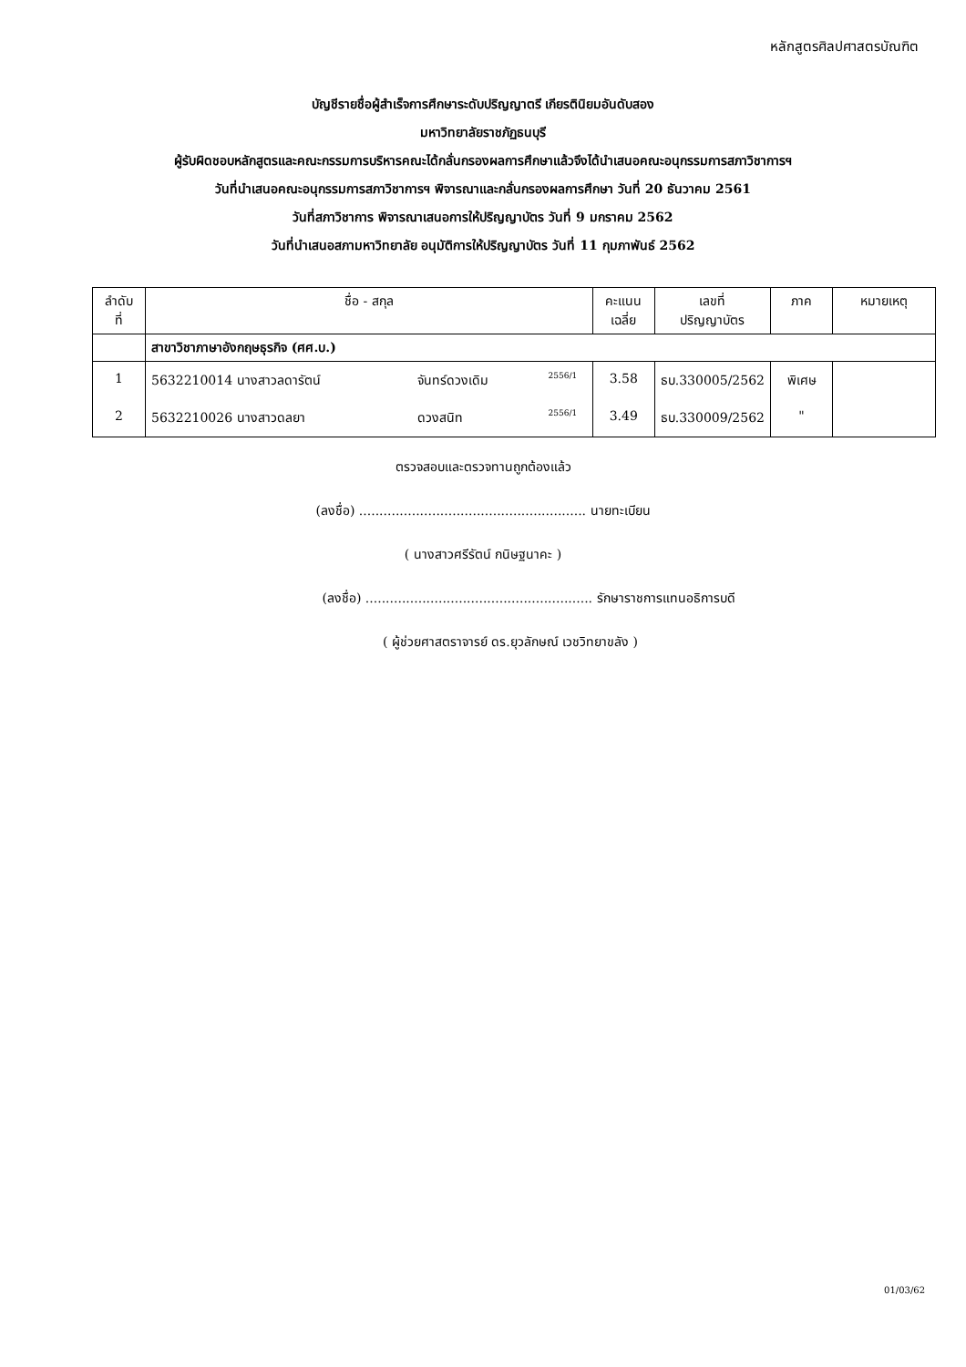หลักสูตรศิลปศาสตรบัณฑิต
บัญชีรายชื่อผู้สำเร็จการศึกษาระดับปริญญาตรี เกียรตินิยมอันดับสอง
มหาวิทยาลัยราชภัฏธนบุรี
ผู้รับผิดชอบหลักสูตรและคณะกรรมการบริหารคณะได้กลั่นกรองผลการศึกษาแล้วจึงได้นำเสนอคณะอนุกรรมการสภาวิชาการฯ
วันที่นำเสนอคณะอนุกรรมการสภาวิชาการฯ พิจารณาและกลั่นกรองผลการศึกษา วันที่ 20 ธันวาคม 2561
วันที่สภาวิชาการ พิจารณาเสนอการให้ปริญญาบัตร วันที่ 9 มกราคม 2562
วันที่นำเสนอสภามหาวิทยาลัย อนุมัติการให้ปริญญาบัตร วันที่ 11 กุมภาพันธ์ 2562
| ลำดับ ที่ | ชื่อ - สกุล | | | คะแนน เฉลี่ย | เลขที่ ปริญญาบัตร | ภาค | หมายเหตุ |
| --- | --- | --- | --- | --- | --- | --- | --- |
| | สาขาวิชาภาษาอังกฤษธุรกิจ (ศศ.บ.) | | | | | | |
| 1 | 5632210014 นางสาวลดารัตน์ | จันทร์ดวงเดิม | 2556/1 | 3.58 | ธบ.330005/2562 | พิเศษ | |
| 2 | 5632210026 นางสาวดลยา | ดวงสนิท | 2556/1 | 3.49 | ธบ.330009/2562 | " | |
ตรวจสอบและตรวจทานถูกต้องแล้ว
(ลงชื่อ) ........................................................ นายทะเบียน
( นางสาวศรีรัตน์ กนิษฐนาคะ )
(ลงชื่อ) ........................................................ รักษาราชการแทนอธิการบดี
( ผู้ช่วยศาสตราจารย์ ดร.ยุวลักษณ์ เวชวิทยาขลัง )
01/03/62